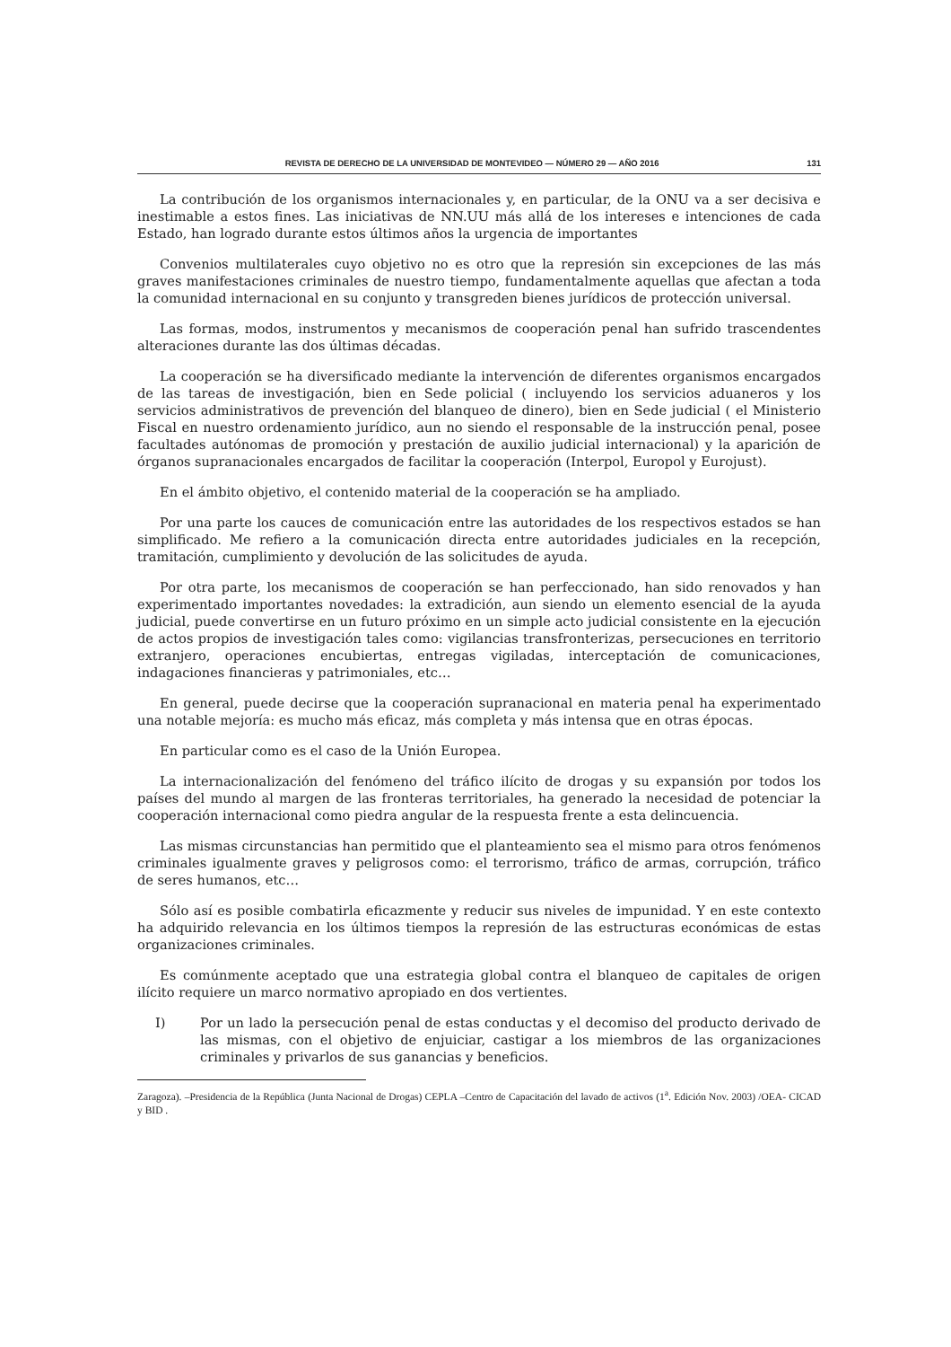REVISTA DE DERECHO DE LA UNIVERSIDAD DE MONTEVIDEO — NÚMERO 29 — AÑO 2016 131
La contribución de los organismos internacionales y, en particular, de la ONU va a ser decisiva e inestimable a estos fines. Las iniciativas de NN.UU más allá de los intereses e intenciones de cada Estado, han logrado durante estos últimos años la urgencia de importantes
Convenios multilaterales cuyo objetivo no es otro que la represión sin excepciones de las más graves manifestaciones criminales de nuestro tiempo, fundamentalmente aquellas que afectan a toda la comunidad internacional en su conjunto y transgreden bienes jurídicos de protección universal.
Las formas, modos, instrumentos y mecanismos de cooperación penal han sufrido trascendentes alteraciones durante las dos últimas décadas.
La cooperación se ha diversificado mediante la intervención de diferentes organismos encargados de las tareas de investigación, bien en Sede policial ( incluyendo los servicios aduaneros y los servicios administrativos de prevención del blanqueo de dinero), bien en Sede judicial ( el Ministerio Fiscal en nuestro ordenamiento jurídico, aun no siendo el responsable de la instrucción penal, posee facultades autónomas de promoción y prestación de auxilio judicial internacional) y la aparición de órganos supranacionales encargados de facilitar la cooperación (Interpol, Europol y Eurojust).
En el ámbito objetivo, el contenido material de la cooperación se ha ampliado.
Por una parte los cauces de comunicación entre las autoridades de los respectivos estados se han simplificado. Me refiero a la comunicación directa entre autoridades judiciales en la recepción, tramitación, cumplimiento y devolución de las solicitudes de ayuda.
Por otra parte, los mecanismos de cooperación se han perfeccionado, han sido renovados y han experimentado importantes novedades: la extradición, aun siendo un elemento esencial de la ayuda judicial, puede convertirse en un futuro próximo en un simple acto judicial consistente en la ejecución de actos propios de investigación tales como: vigilancias transfronterizas, persecuciones en territorio extranjero, operaciones encubiertas, entregas vigiladas, interceptación de comunicaciones, indagaciones financieras y patrimoniales, etc…
En general, puede decirse que la cooperación supranacional en materia penal ha experimentado una notable mejoría: es mucho más eficaz, más completa y más intensa que en otras épocas.
En particular como es el caso de la Unión Europea.
La internacionalización del fenómeno del tráfico ilícito de drogas y su expansión por todos los países del mundo al margen de las fronteras territoriales, ha generado la necesidad de potenciar la cooperación internacional como piedra angular de la respuesta frente a esta delincuencia.
Las mismas circunstancias han permitido que el planteamiento sea el mismo para otros fenómenos criminales igualmente graves y peligrosos como: el terrorismo, tráfico de armas, corrupción, tráfico de seres humanos, etc…
Sólo así es posible combatirla eficazmente y reducir sus niveles de impunidad. Y en este contexto ha adquirido relevancia en los últimos tiempos la represión de las estructuras económicas de estas organizaciones criminales.
Es comúnmente aceptado que una estrategia global contra el blanqueo de capitales de origen ilícito requiere un marco normativo apropiado en dos vertientes.
I) Por un lado la persecución penal de estas conductas y el decomiso del producto derivado de las mismas, con el objetivo de enjuiciar, castigar a los miembros de las organizaciones criminales y privarlos de sus ganancias y beneficios.
Zaragoza). –Presidencia de la República (Junta Nacional de Drogas) CEPLA –Centro de Capacitación del lavado de activos (1<sup>a</sup>. Edición Nov. 2003) /OEA- CICAD y BID .